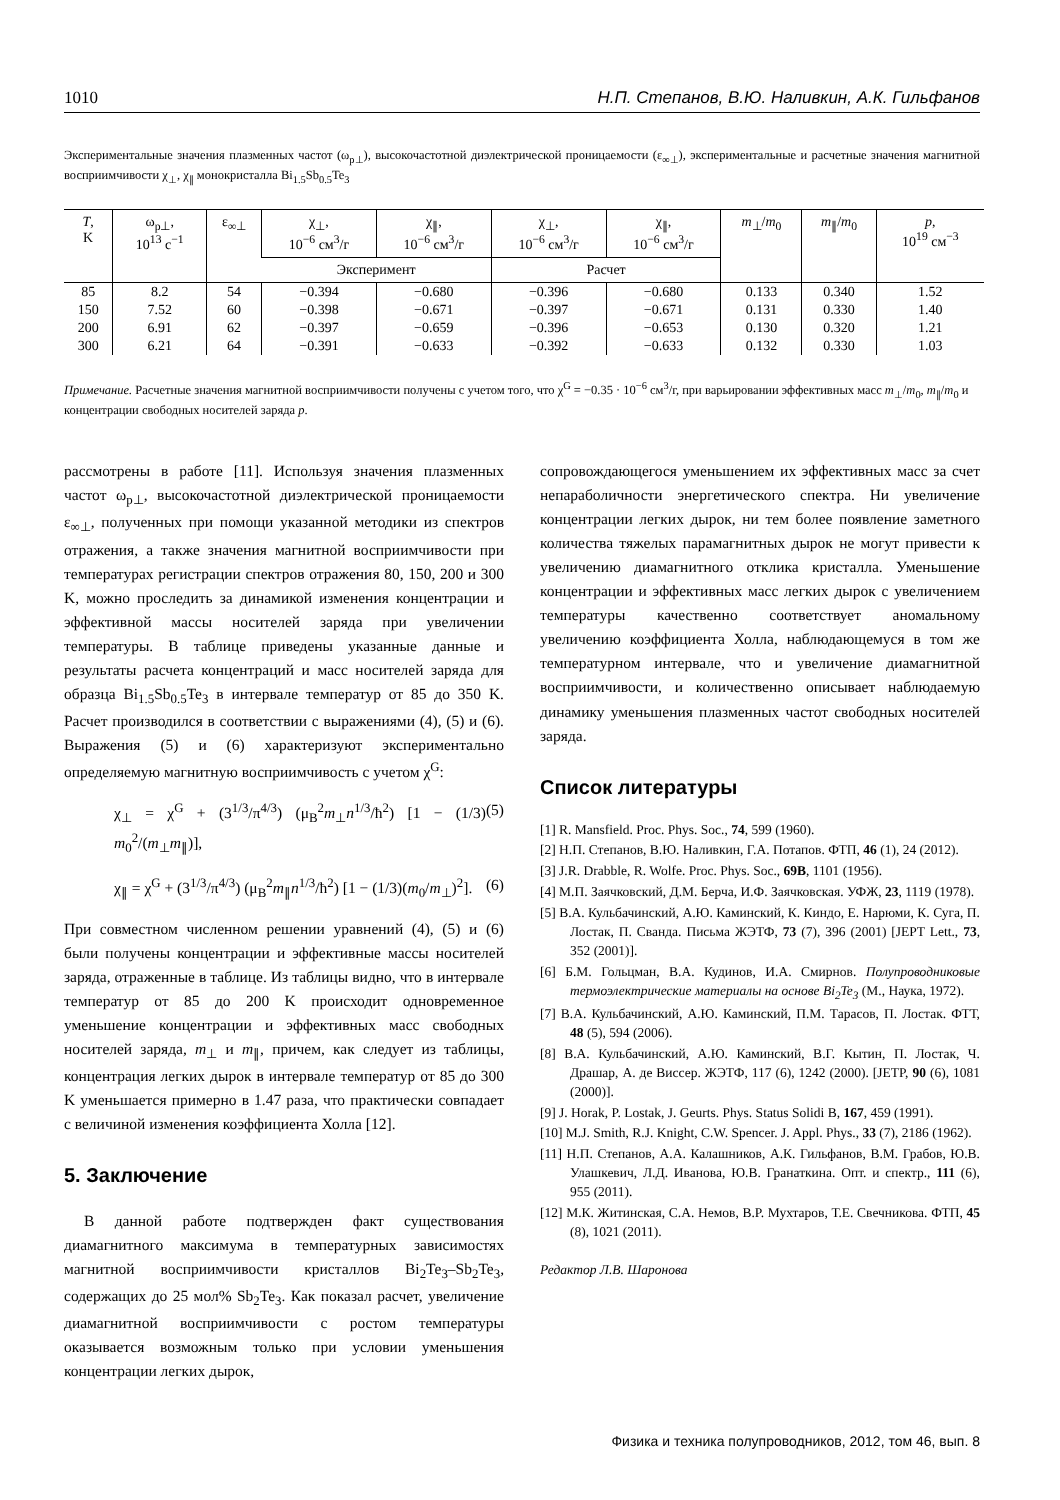1010 Н.П. Степанов, В.Ю. Наливкин, А.К. Гильфанов
Экспериментальные значения плазменных частот (ω<sub>p⊥</sub>), высокочастотной диэлектрической проницаемости (ε<sub>∞⊥</sub>), экспериментальные и расчетные значения магнитной восприимчивости χ<sub>⊥</sub>, χ<sub>∥</sub> монокристалла Bi<sub>1.5</sub>Sb<sub>0.5</sub>Te<sub>3</sub>
| T , K | ω<sub>p⊥</sub>, 10<sup>13</sup> c<sup>−1</sup> | ε<sub>∞⊥</sub> | χ<sub>⊥</sub>, 10<sup>−6</sup> см<sup>3</sup>/г | χ<sub>∥</sub>, 10<sup>−6</sup> см<sup>3</sup>/г | χ<sub>⊥</sub>, 10<sup>−6</sup> см<sup>3</sup>/г | χ<sub>∥</sub>, 10<sup>−6</sup> см<sup>3</sup>/г | m<sub>⊥</sub>/ m<sub>0</sub> | m<sub>∥</sub>/ m<sub>0</sub> | p , 10<sup>19</sup> см<sup>−3</sup> |
| --- | --- | --- | --- | --- | --- | --- | --- | --- | --- |
| | | | Эксперимент | | Расчет | | | | |
| 85 | 8.2 | 54 | −0.394 | −0.680 | −0.396 | −0.680 | 0.133 | 0.340 | 1.52 |
| 150 | 7.52 | 60 | −0.398 | −0.671 | −0.397 | −0.671 | 0.131 | 0.330 | 1.40 |
| 200 | 6.91 | 62 | −0.397 | −0.659 | −0.396 | −0.653 | 0.130 | 0.320 | 1.21 |
| 300 | 6.21 | 64 | −0.391 | −0.633 | −0.392 | −0.633 | 0.132 | 0.330 | 1.03 |
Примечание. Расчетные значения магнитной восприимчивости получены с учетом того, что χ<sup>G</sup> = −0.35 · 10<sup>−6</sup> см<sup>3</sup>/г, при варьировании эффективных масс m<sub>⊥</sub>/m<sub>0</sub>, m<sub>∥</sub>/m<sub>0</sub> и концентрации свободных носителей заряда p.
рассмотрены в работе [11]. Используя значения плазменных частот ω<sub>p⊥</sub>, высокочастотной диэлектрической проницаемости ε<sub>∞⊥</sub>, полученных при помощи указанной методики из спектров отражения, а также значения магнитной восприимчивости при температурах регистрации спектров отражения 80, 150, 200 и 300 K, можно проследить за динамикой изменения концентрации и эффективной массы носителей заряда при увеличении температуры. В таблице приведены указанные данные и результаты расчета концентраций и масс носителей заряда для образца Bi<sub>1.5</sub>Sb<sub>0.5</sub>Te<sub>3</sub> в интервале температур от 85 до 350 K. Расчет производился в соответствии с выражениями (4), (5) и (6). Выражения (5) и (6) характеризуют экспериментально определяемую магнитную восприимчивость с учетом χ<sup>G</sup>:
χ<sub>⊥</sub> = χ<sup>G</sup> + (3<sup>1/3</sup>/π<sup>4/3</sup>) (μ<sub>B</sub><sup>2</sup>m<sub>⊥</sub>n<sup>1/3</sup>/ħ<sup>2</sup>) [1 − (1/3) m<sub>0</sub><sup>2</sup>/(m<sub>⊥</sub>m<sub>∥</sub>)], (5)
χ<sub>∥</sub> = χ<sup>G</sup> + (3<sup>1/3</sup>/π<sup>4/3</sup>) (μ<sub>B</sub><sup>2</sup>m<sub>∥</sub>n<sup>1/3</sup>/ħ<sup>2</sup>) [1 − (1/3)(m<sub>0</sub>/m<sub>⊥</sub>)<sup>2</sup>]. (6)
При совместном численном решении уравнений (4), (5) и (6) были получены концентрации и эффективные массы носителей заряда, отраженные в таблице. Из таблицы видно, что в интервале температур от 85 до 200 K происходит одновременное уменьшение концентрации и эффективных масс свободных носителей заряда, m<sub>⊥</sub> и m<sub>∥</sub>, причем, как следует из таблицы, концентрация легких дырок в интервале температур от 85 до 300 K уменьшается примерно в 1.47 раза, что практически совпадает с величиной изменения коэффициента Холла [12].
5. Заключение
В данной работе подтвержден факт существования диамагнитного максимума в температурных зависимостях магнитной восприимчивости кристаллов Bi<sub>2</sub>Te<sub>3</sub>–Sb<sub>2</sub>Te<sub>3</sub>, содержащих до 25 мол% Sb<sub>2</sub>Te<sub>3</sub>. Как показал расчет, увеличение диамагнитной восприимчивости с ростом температуры оказывается возможным только при условии уменьшения концентрации легких дырок,
сопровождающегося уменьшением их эффективных масс за счет непараболичности энергетического спектра. Ни увеличение концентрации легких дырок, ни тем более появление заметного количества тяжелых парамагнитных дырок не могут привести к увеличению диамагнитного отклика кристалла. Уменьшение концентрации и эффективных масс легких дырок с увеличением температуры качественно соответствует аномальному увеличению коэффициента Холла, наблюдающемуся в том же температурном интервале, что и увеличение диамагнитной восприимчивости, и количественно описывает наблюдаемую динамику уменьшения плазменных частот свободных носителей заряда.
Список литературы
[1] R. Mansfield. Proc. Phys. Soc., 74, 599 (1960).
[2] Н.П. Степанов, В.Ю. Наливкин, Г.А. Потапов. ФТП, 46 (1), 24 (2012).
[3] J.R. Drabble, R. Wolfe. Proc. Phys. Soc., 69B, 1101 (1956).
[4] М.П. Заячковский, Д.М. Берча, И.Ф. Заячковская. УФЖ, 23, 1119 (1978).
[5] В.А. Кульбачинский, А.Ю. Каминский, К. Киндо, Е. Нарюми, К. Суга, П. Лостак, П. Сванда. Письма ЖЭТФ, 73 (7), 396 (2001) [JEPT Lett., 73, 352 (2001)].
[6] Б.М. Гольцман, В.А. Кудинов, И.А. Смирнов. Полупроводниковые термоэлектрические материалы на основе Bi<sub>2</sub>Te<sub>3</sub> (М., Наука, 1972).
[7] В.А. Кульбачинский, А.Ю. Каминский, П.М. Тарасов, П. Лостак. ФТТ, 48 (5), 594 (2006).
[8] В.А. Кульбачинский, А.Ю. Каминский, В.Г. Кытин, П. Лостак, Ч. Драшар, А. де Виссер. ЖЭТФ, 117 (6), 1242 (2000). [JETP, 90 (6), 1081 (2000)].
[9] J. Horak, P. Lostak, J. Geurts. Phys. Status Solidi B, 167, 459 (1991).
[10] M.J. Smith, R.J. Knight, C.W. Spencer. J. Appl. Phys., 33 (7), 2186 (1962).
[11] Н.П. Степанов, А.А. Калашников, А.К. Гильфанов, В.М. Грабов, Ю.В. Улашкевич, Л.Д. Иванова, Ю.В. Гранаткина. Опт. и спектр., 111 (6), 955 (2011).
[12] М.К. Житинская, С.А. Немов, В.Р. Мухтаров, Т.Е. Свечникова. ФТП, 45 (8), 1021 (2011).
Редактор Л.В. Шаронова
Физика и техника полупроводников, 2012, том 46, вып. 8